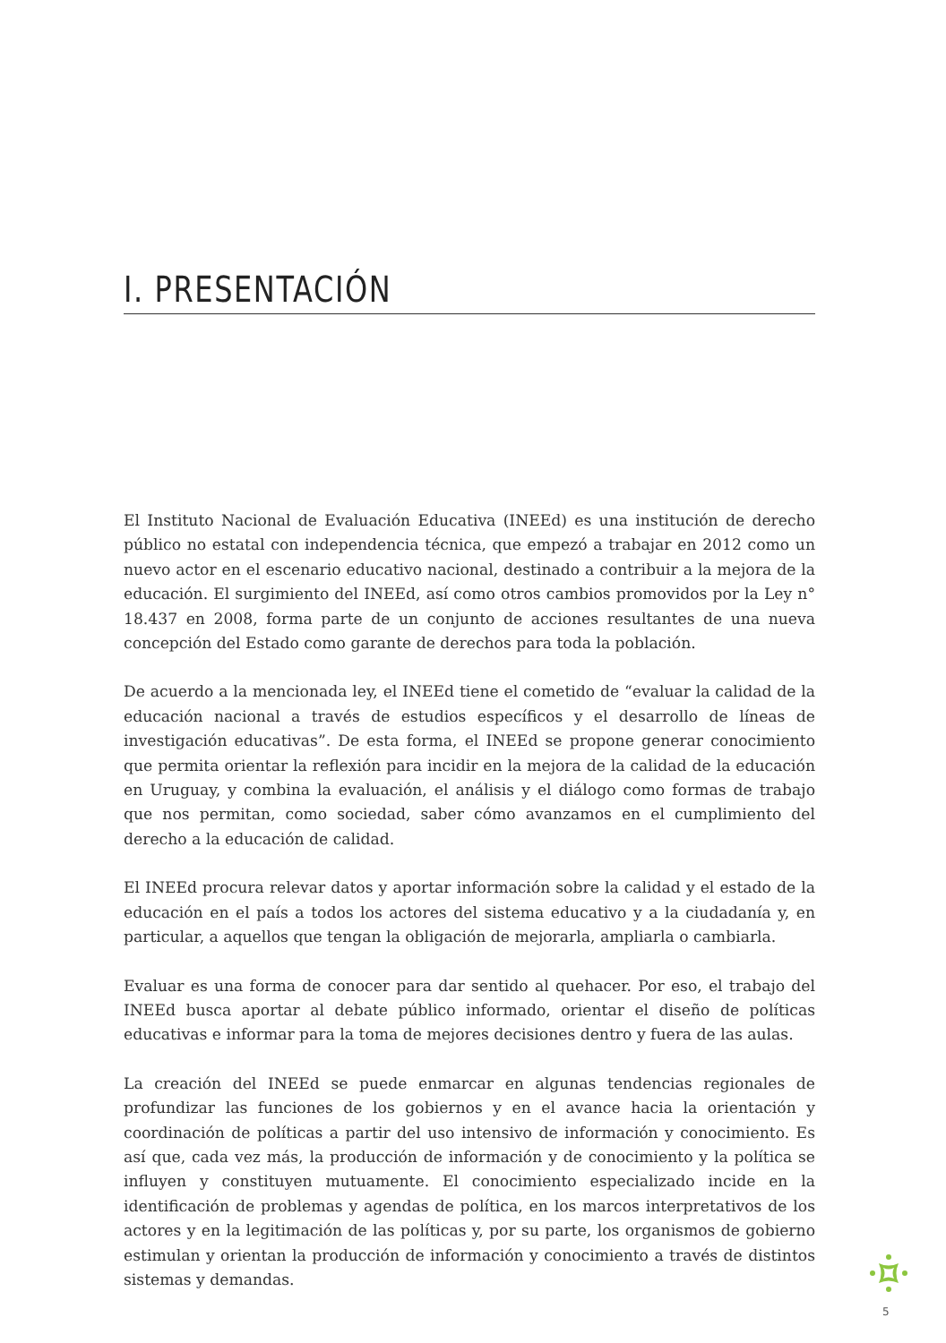I. PRESENTACIÓN
El Instituto Nacional de Evaluación Educativa (INEEd) es una institución de derecho público no estatal con independencia técnica, que empezó a trabajar en 2012 como un nuevo actor en el escenario educativo nacional, destinado a contribuir a la mejora de la educación. El surgimiento del INEEd, así como otros cambios promovidos por la Ley n° 18.437 en 2008, forma parte de un conjunto de acciones resultantes de una nueva concepción del Estado como garante de derechos para toda la población.
De acuerdo a la mencionada ley, el INEEd tiene el cometido de “evaluar la calidad de la educación nacional a través de estudios específicos y el desarrollo de líneas de investigación educativas”. De esta forma, el INEEd se propone generar conocimiento que permita orientar la reflexión para incidir en la mejora de la calidad de la educación en Uruguay, y combina la evaluación, el análisis y el diálogo como formas de trabajo que nos permitan, como sociedad, saber cómo avanzamos en el cumplimiento del derecho a la educación de calidad.
El INEEd procura relevar datos y aportar información sobre la calidad y el estado de la educación en el país a todos los actores del sistema educativo y a la ciudadanía y, en particular, a aquellos que tengan la obligación de mejorarla, ampliarla o cambiarla.
Evaluar es una forma de conocer para dar sentido al quehacer. Por eso, el trabajo del INEEd busca aportar al debate público informado, orientar el diseño de políticas educativas e informar para la toma de mejores decisiones dentro y fuera de las aulas.
La creación del INEEd se puede enmarcar en algunas tendencias regionales de profundizar las funciones de los gobiernos y en el avance hacia la orientación y coordinación de políticas a partir del uso intensivo de información y conocimiento. Es así que, cada vez más, la producción de información y de conocimiento y la política se influyen y constituyen mutuamente. El conocimiento especializado incide en la identificación de problemas y agendas de política, en los marcos interpretativos de los actores y en la legitimación de las políticas y, por su parte, los organismos de gobierno estimulan y orientan la producción de información y conocimiento a través de distintos sistemas y demandas.
5